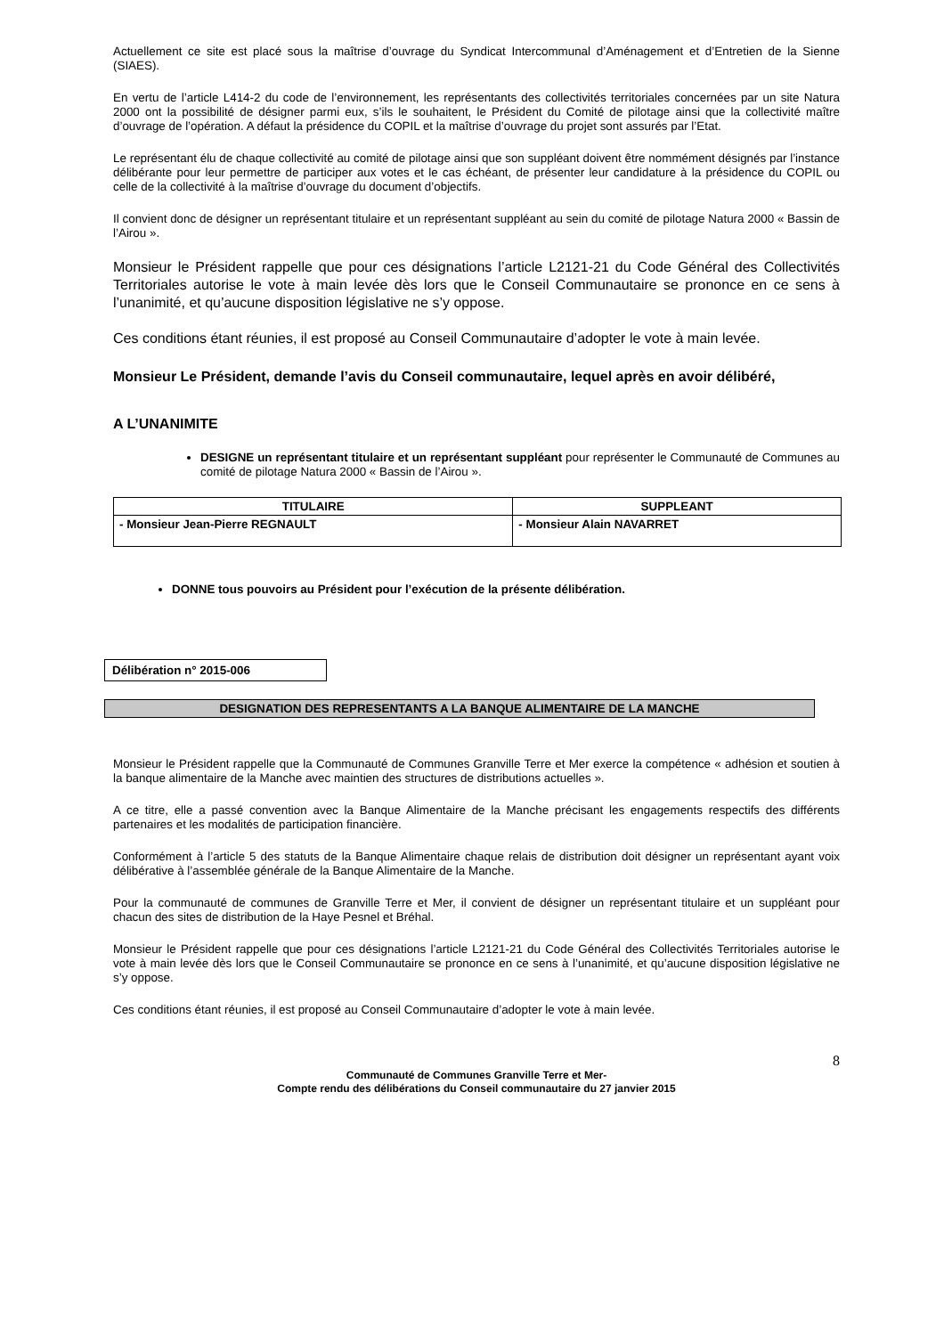Actuellement ce site est placé sous la maîtrise d’ouvrage du Syndicat Intercommunal d’Aménagement et d’Entretien de la Sienne (SIAES).
En vertu de l’article L414-2 du code de l’environnement, les représentants des collectivités territoriales concernées par un site Natura 2000 ont la possibilité de désigner parmi eux, s’ils le souhaitent, le Président du Comité de pilotage ainsi que la collectivité maître d’ouvrage de l’opération. A défaut la présidence du COPIL et la maîtrise d’ouvrage du projet sont assurés par l’Etat.
Le représentant élu de chaque collectivité au comité de pilotage ainsi que son suppléant doivent être nommément désignés par l’instance délibérante pour leur permettre de participer aux votes et le cas échéant, de présenter leur candidature à la présidence du COPIL ou celle de la collectivité à la maîtrise d’ouvrage du document d’objectifs.
Il convient donc de désigner un représentant titulaire et un représentant suppléant au sein du comité de pilotage Natura 2000 « Bassin de l’Airou ».
Monsieur le Président rappelle que pour ces désignations l’article L2121-21 du Code Général des Collectivités Territoriales autorise le vote à main levée dès lors que le Conseil Communautaire se prononce en ce sens à l’unanimité, et qu’aucune disposition législative ne s’y oppose.
Ces conditions étant réunies, il est proposé au Conseil Communautaire d’adopter le vote à main levée.
Monsieur Le Président, demande l’avis du Conseil communautaire, lequel après en avoir délibéré,
A L’UNANIMITE
DESIGNE un représentant titulaire et un représentant suppléant pour représenter le Communauté de Communes au comité de pilotage Natura 2000 « Bassin de l’Airou ».
| TITULAIRE | SUPPLEANT |
| --- | --- |
| - Monsieur Jean-Pierre REGNAULT | - Monsieur Alain NAVARRET |
DONNE tous pouvoirs au Président pour l’exécution de la présente délibération.
Délibération n° 2015-006
DESIGNATION DES REPRESENTANTS A LA BANQUE ALIMENTAIRE DE LA MANCHE
Monsieur le Président rappelle que la Communauté de Communes Granville Terre et Mer exerce la compétence « adhésion et soutien à la banque alimentaire de la Manche avec maintien des structures de distributions actuelles ».
A ce titre, elle a passé convention avec la Banque Alimentaire de la Manche précisant les engagements respectifs des différents partenaires et les modalités de participation financière.
Conformément à l’article 5 des statuts de la Banque Alimentaire chaque relais de distribution doit désigner un représentant ayant voix délibérative à l’assemblée générale de la Banque Alimentaire de la Manche.
Pour la communauté de communes de Granville Terre et Mer, il convient de désigner un représentant titulaire et un suppléant pour chacun des sites de distribution de la Haye Pesnel et Bréhal.
Monsieur le Président rappelle que pour ces désignations l’article L2121-21 du Code Général des Collectivités Territoriales autorise le vote à main levée dès lors que le Conseil Communautaire se prononce en ce sens à l’unanimité, et qu’aucune disposition législative ne s’y oppose.
Ces conditions étant réunies, il est proposé au Conseil Communautaire d’adopter le vote à main levée.
8
Communauté de Communes Granville Terre et Mer-
Compte rendu des délibérations du Conseil communautaire du 27 janvier 2015